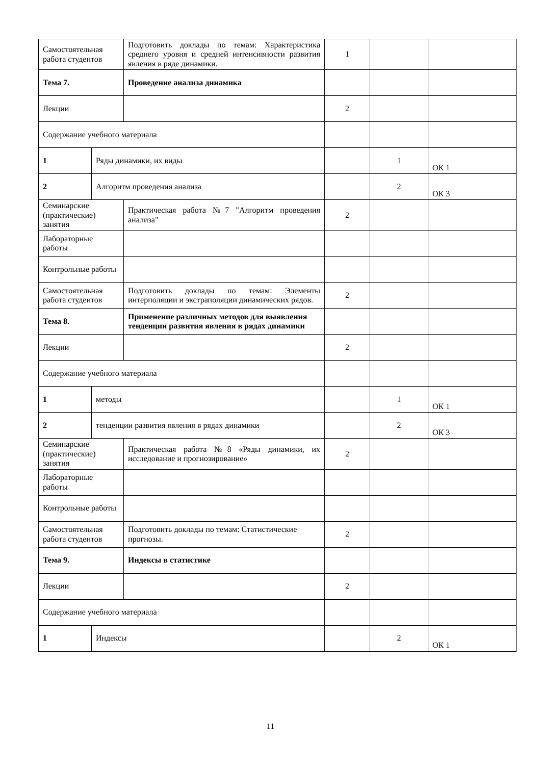| Самостоятельная работа студентов | | Подготовить доклады по темам: Характеристика среднего уровня и средней интенсивности развития явления в ряде динамики. | 1 | | |
| Тема 7. | | Проведение анализа динамика | | | |
| Лекции | | | 2 | | |
| Содержание учебного материала | | | | | |
| 1 | Ряды динамики, их виды | | | 1 | ОК 1 |
| 2 | Алгоритм проведения анализа | | | 2 | ОК 3 |
| Семинарские (практические) занятия | | Практическая работа №7 "Алгоритм проведения анализа" | 2 | | |
| Лабораторные работы | | | | | |
| Контрольные работы | | | | | |
| Самостоятельная работа студентов | | Подготовить доклады по темам: Элементы интерполяции и экстраполяции динамических рядов. | 2 | | |
| Тема 8. | | Применение различных методов для выявления тенденции развития явления в рядах динамики | | | |
| Лекции | | | 2 | | |
| Содержание учебного материала | | | | | |
| 1 | методы | | | 1 | ОК 1 |
| 2 | тенденции развития явления в рядах динамики | | | 2 | ОК 3 |
| Семинарские (практические) занятия | | Практическая работа №8 «Ряды динамики, их исследование и прогнозирование» | 2 | | |
| Лабораторные работы | | | | | |
| Контрольные работы | | | | | |
| Самостоятельная работа студентов | | Подготовить доклады по темам: Статистические прогнозы. | 2 | | |
| Тема 9. | | Индексы в статистике | | | |
| Лекции | | | 2 | | |
| Содержание учебного материала | | | | | |
| 1 | Индексы | | | 2 | ОК 1 |
11